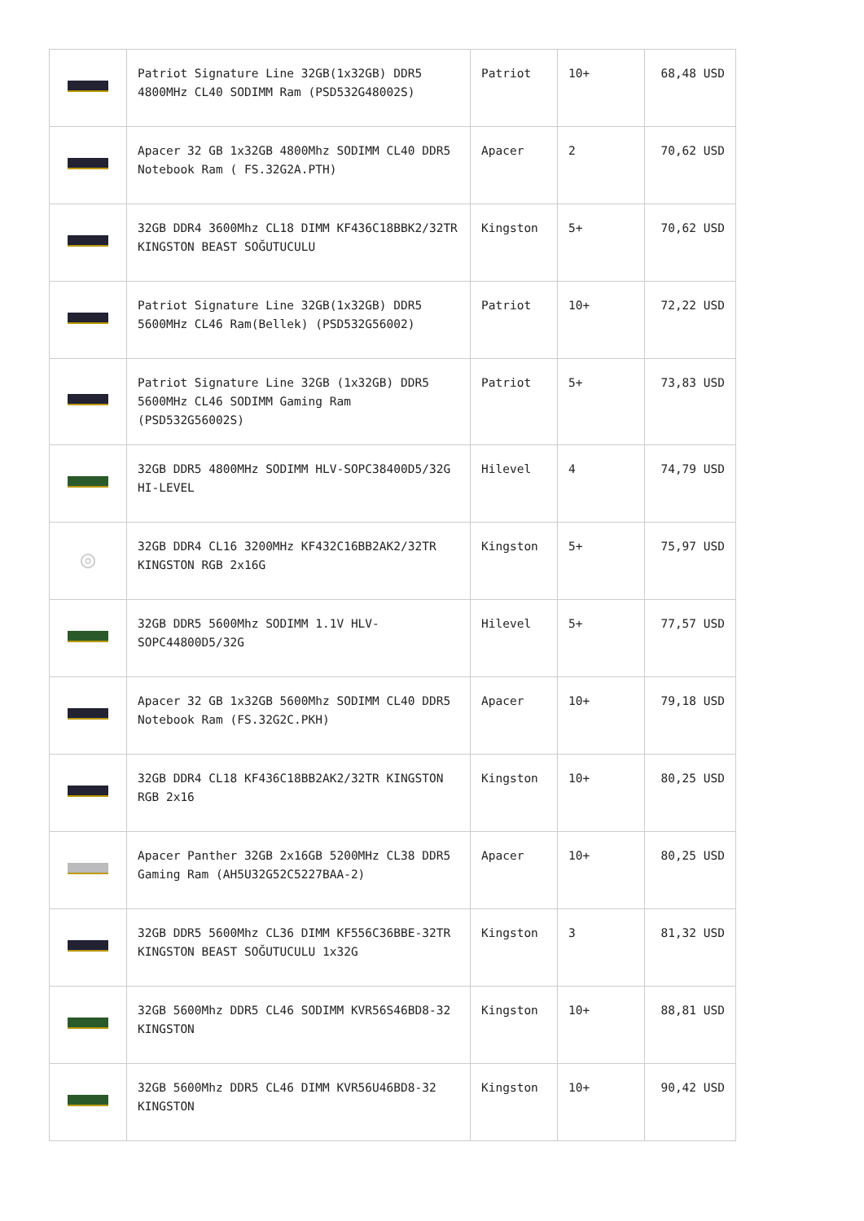| | Patriot Signature Line 32GB(1x32GB) DDR5 4800MHz CL40 SODIMM Ram (PSD532G48002S) | Patriot | 10+ | 68,48 USD |
| | Apacer 32 GB 1x32GB 4800Mhz SODIMM CL40 DDR5 Notebook Ram ( FS.32G2A.PTH) | Apacer | 2 | 70,62 USD |
| | 32GB DDR4 3600Mhz CL18 DIMM KF436C18BBK2/32TR KINGSTON BEAST SOĞUTUCULU | Kingston | 5+ | 70,62 USD |
| | Patriot Signature Line 32GB(1x32GB) DDR5 5600MHz CL46 Ram(Bellek) (PSD532G56002) | Patriot | 10+ | 72,22 USD |
| | Patriot Signature Line 32GB (1x32GB) DDR5 5600MHz CL46 SODIMM Gaming Ram (PSD532G56002S) | Patriot | 5+ | 73,83 USD |
| | 32GB DDR5 4800MHz SODIMM HLV-SOPC38400D5/32G HI-LEVEL | Hilevel | 4 | 74,79 USD |
| ◎ | 32GB DDR4 CL16 3200MHz KF432C16BB2AK2/32TR KINGSTON RGB 2x16G | Kingston | 5+ | 75,97 USD |
| | 32GB DDR5 5600Mhz SODIMM 1.1V HLV-SOPC44800D5/32G | Hilevel | 5+ | 77,57 USD |
| | Apacer 32 GB 1x32GB 5600Mhz SODIMM CL40 DDR5 Notebook Ram (FS.32G2C.PKH) | Apacer | 10+ | 79,18 USD |
| | 32GB DDR4 CL18 KF436C18BB2AK2/32TR KINGSTON RGB 2x16 | Kingston | 10+ | 80,25 USD |
| | Apacer Panther 32GB 2x16GB 5200MHz CL38 DDR5 Gaming Ram (AH5U32G52C5227BAA-2) | Apacer | 10+ | 80,25 USD |
| | 32GB DDR5 5600Mhz CL36 DIMM KF556C36BBE-32TR KINGSTON BEAST SOĞUTUCULU 1x32G | Kingston | 3 | 81,32 USD |
| | 32GB 5600Mhz DDR5 CL46 SODIMM KVR56S46BD8-32 KINGSTON | Kingston | 10+ | 88,81 USD |
| | 32GB 5600Mhz DDR5 CL46 DIMM KVR56U46BD8-32 KINGSTON | Kingston | 10+ | 90,42 USD |